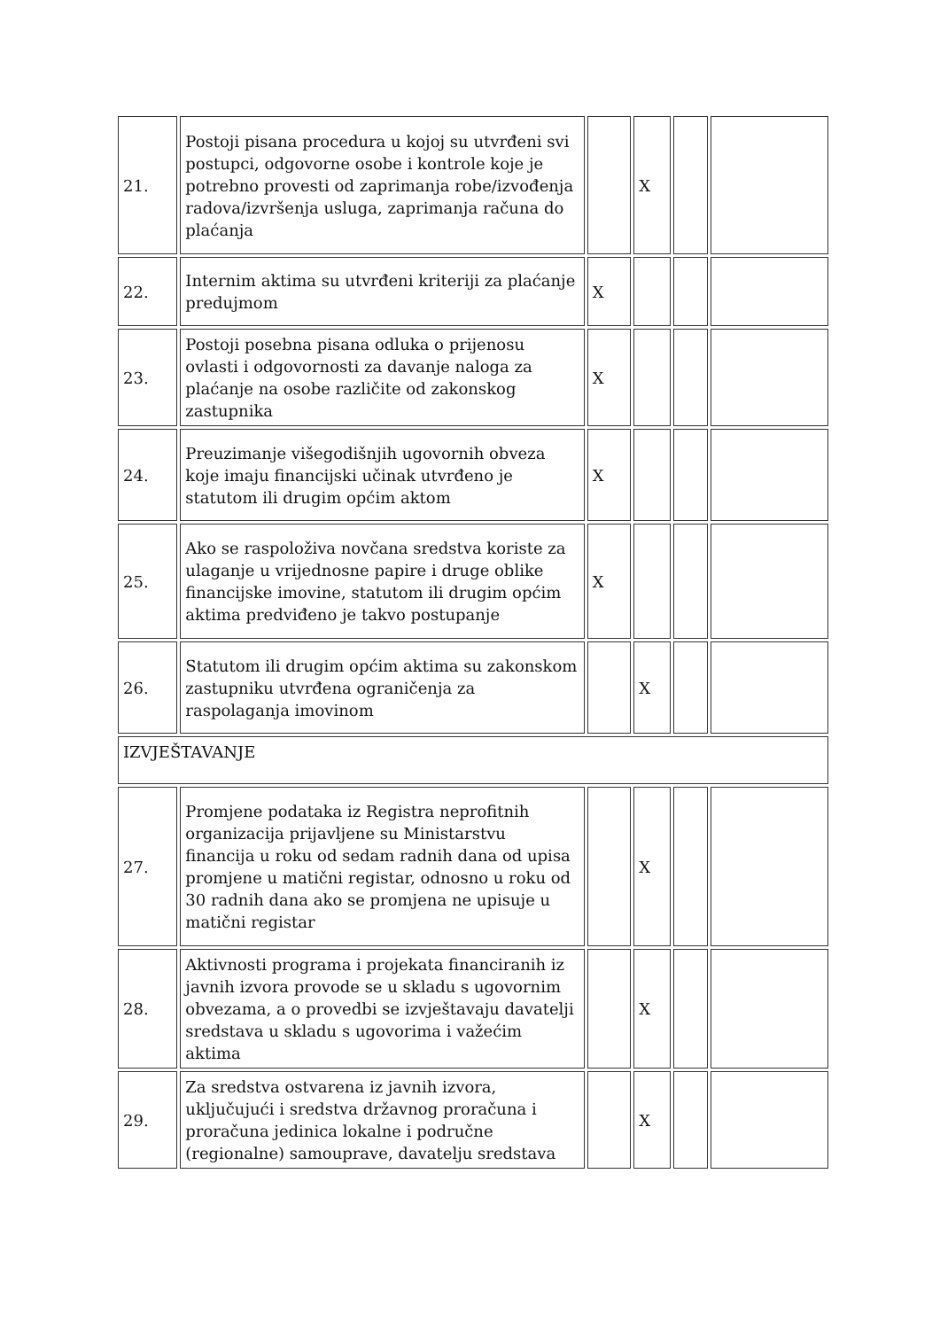| 21. | Postoji pisana procedura u kojoj su utvrđeni svi postupci, odgovorne osobe i kontrole koje je potrebno provesti od zaprimanja robe/izvođenja radova/izvršenja usluga, zaprimanja računa do plaćanja | | X | | |
| 22. | Internim aktima su utvrđeni kriteriji za plaćanje predujmom | X | | | |
| 23. | Postoji posebna pisana odluka o prijenosu ovlasti i odgovornosti za davanje naloga za plaćanje na osobe različite od zakonskog zastupnika | X | | | |
| 24. | Preuzimanje višegodišnjih ugovornih obveza koje imaju financijski učinak utvrđeno je statutom ili drugim općim aktom | X | | | |
| 25. | Ako se raspoloživa novčana sredstva koriste za ulaganje u vrijednosne papire i druge oblike financijske imovine, statutom ili drugim općim aktima predviđeno je takvo postupanje | X | | | |
| 26. | Statutom ili drugim općim aktima su zakonskom zastupniku utvrđena ograničenja za raspolaganja imovinom | | X | | |
| IZVJEŠTAVANJE | | | | | |
| 27. | Promjene podataka iz Registra neprofitnih organizacija prijavljene su Ministarstvu financija u roku od sedam radnih dana od upisa promjene u matični registar, odnosno u roku od 30 radnih dana ako se promjena ne upisuje u matični registar | | X | | |
| 28. | Aktivnosti programa i projekata financiranih iz javnih izvora provode se u skladu s ugovornim obvezama, a o provedbi se izvještavaju davatelji sredstava u skladu s ugovorima i važećim aktima | | X | | |
| 29. | Za sredstva ostvarena iz javnih izvora, uključujući i sredstva državnog proračuna i proračuna jedinica lokalne i područne (regionalne) samouprave, davatelju sredstava | | X | | |